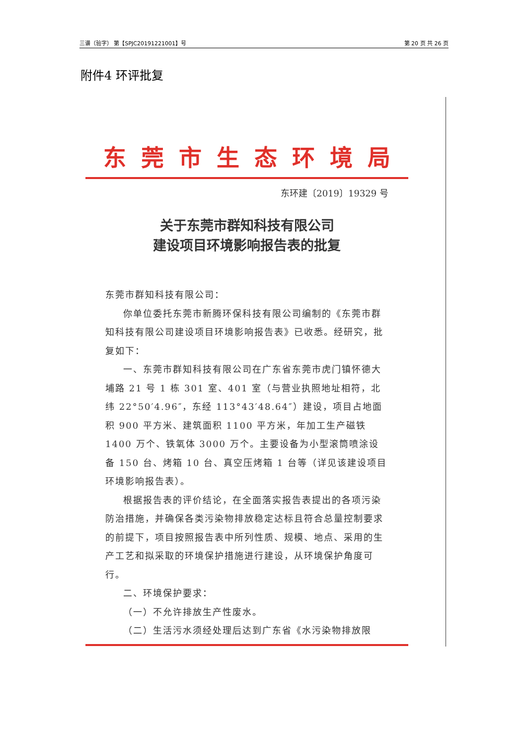三谱（验字） 第【SPJC20191221001】号 第 20 页 共 26 页
附件4 环评批复
东莞市生态环境局
东环建〔2019〕19329 号
关于东莞市群知科技有限公司
建设项目环境影响报告表的批复
东莞市群知科技有限公司：
你单位委托东莞市新腾环保科技有限公司编制的《东莞市群知科技有限公司建设项目环境影响报告表》已收悉。经研究，批复如下：
一、东莞市群知科技有限公司在广东省东莞市虎门镇怀德大埔路 21 号 1 栋 301 室、401 室（与营业执照地址相符，北纬 22°50′4.96″，东经 113°43′48.64″）建设，项目占地面积 900 平方米、建筑面积 1100 平方米，年加工生产磁铁 1400 万个、铁氧体 3000 万个。主要设备为小型滚筒喷涂设备 150 台、烤箱 10 台、真空压烤箱 1 台等（详见该建设项目环境影响报告表）。
根据报告表的评价结论，在全面落实报告表提出的各项污染防治措施，并确保各类污染物排放稳定达标且符合总量控制要求的前提下，项目按照报告表中所列性质、规模、地点、采用的生产工艺和拟采取的环境保护措施进行建设，从环境保护角度可行。
二、环境保护要求：
（一）不允许排放生产性废水。
（二）生活污水须经处理后达到广东省《水污染物排放限